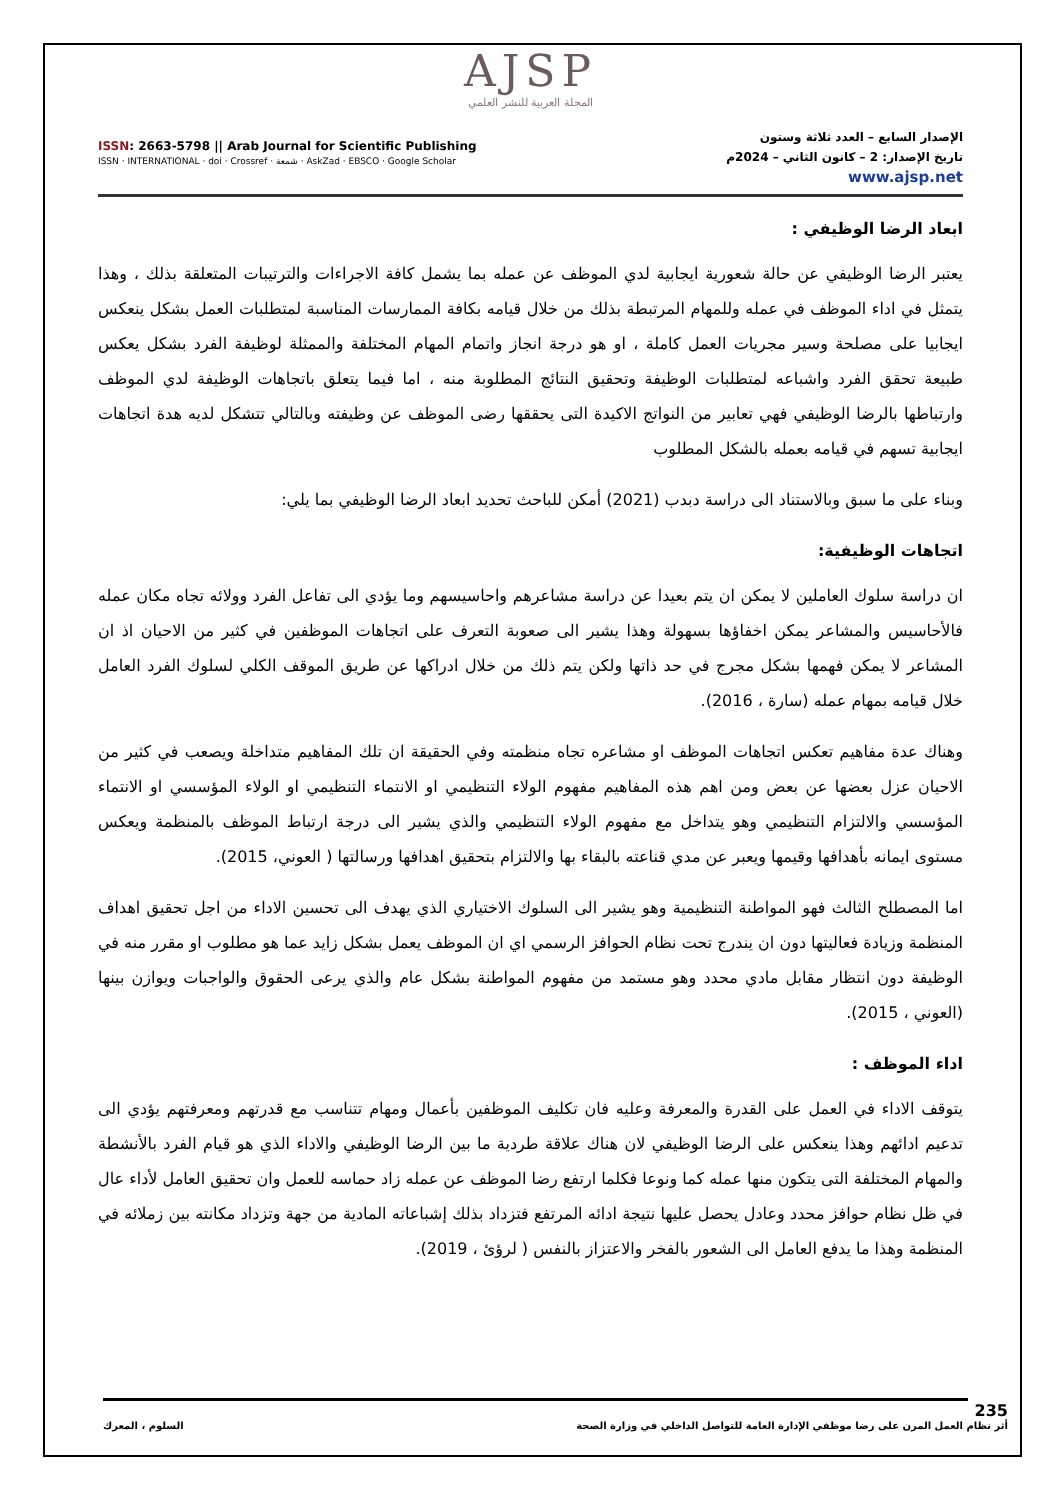AJSP
المجلة العربية للنشر العلمي
ISSN: 2663-5798 || Arab Journal for Scientific Publishing
ISSN · INTERNATIONAL · doi · Crossref · شمعة · AskZad · EBSCO · Google Scholar
الإصدار السابع – العدد ثلاثة وستون
تاريخ الإصدار: 2 – كانون الثاني – 2024م
www.ajsp.net
ابعاد الرضا الوظيفي :
يعتبر الرضا الوظيفي عن حالة شعورية ايجابية لدي الموظف عن عمله بما يشمل كافة الاجراءات والترتيبات المتعلقة بذلك ، وهذا يتمثل في اداء الموظف في عمله وللمهام المرتبطة بذلك من خلال قيامه بكافة الممارسات المناسبة لمتطلبات العمل بشكل ينعكس ايجابيا على مصلحة وسير مجريات العمل كاملة ، او هو درجة انجاز واتمام المهام المختلفة والممثلة لوظيفة الفرد بشكل يعكس طبيعة تحقق الفرد واشباعه لمتطلبات الوظيفة وتحقيق النتائج المطلوبة منه ، اما فيما يتعلق باتجاهات الوظيفة لدي الموظف وارتباطها بالرضا الوظيفي فهي تعابير من النواتج الاكيدة التى يحققها رضى الموظف عن وظيفته وبالتالي تتشكل لديه هدة اتجاهات ايجابية تسهم في قيامه بعمله بالشكل المطلوب
وبناء على ما سبق وبالاستناد الى دراسة دبدب (2021) أمكن للباحث تحديد ابعاد الرضا الوظيفي بما يلي:
اتجاهات الوظيفية:
ان دراسة سلوك العاملين لا يمكن ان يتم بعيدا عن دراسة مشاعرهم واحاسيسهم وما يؤدي الى تفاعل الفرد وولائه تجاه مكان عمله فالأحاسيس والمشاعر يمكن اخفاؤها بسهولة وهذا يشير الى صعوبة التعرف على اتجاهات الموظفين في كثير من الاحيان اذ ان المشاعر لا يمكن فهمها بشكل مجرج في حد ذاتها ولكن يتم ذلك من خلال ادراكها عن طريق الموقف الكلي لسلوك الفرد العامل خلال قيامه بمهام عمله (سارة ، 2016).
وهناك عدة مفاهيم تعكس اتجاهات الموظف او مشاعره تجاه منظمته وفي الحقيقة ان تلك المفاهيم متداخلة ويصعب في كثير من الاحيان عزل بعضها عن بعض ومن اهم هذه المفاهيم مفهوم الولاء التنظيمي او الانتماء التنظيمي او الولاء المؤسسي او الانتماء المؤسسي والالتزام التنظيمي وهو يتداخل مع مفهوم الولاء التنظيمي والذي يشير الى درجة ارتباط الموظف بالمنظمة ويعكس مستوى ايمانه بأهدافها وقيمها ويعبر عن مدي قناعته بالبقاء بها والالتزام بتحقيق اهدافها ورسالتها ( العوني، 2015).
اما المصطلح الثالث فهو المواطنة التنظيمية وهو يشير الى السلوك الاختياري الذي يهدف الى تحسين الاداء من اجل تحقيق اهداف المنظمة وزيادة فعاليتها دون ان يندرج تحت نظام الحوافز الرسمي اي ان الموظف يعمل بشكل زايد عما هو مطلوب او مقرر منه في الوظيفة دون انتظار مقابل مادي محدد وهو مستمد من مفهوم المواطنة بشكل عام والذي يرعى الحقوق والواجبات ويوازن بينها (العوني ، 2015).
اداء الموظف :
يتوقف الاداء في العمل على القدرة والمعرفة وعليه فان تكليف الموظفين بأعمال ومهام تتناسب مع قدرتهم ومعرفتهم يؤدي الى تدعيم ادائهم وهذا ينعكس على الرضا الوظيفي لان هناك علاقة طردية ما بين الرضا الوظيفي والاداء الذي هو قيام الفرد بالأنشطة والمهام المختلفة التى يتكون منها عمله كما ونوعا فكلما ارتفع رضا الموظف عن عمله زاد حماسه للعمل وان تحقيق العامل لأداء عال في ظل نظام حوافز محدد وعادل يحصل عليها نتيجة ادائه المرتفع فتزداد بذلك إشباعاته المادية من جهة وتزداد مكانته بين زملائه في المنظمة وهذا ما يدفع العامل الى الشعور بالفخر والاعتزاز بالنفس ( لرؤئ ، 2019).
235
أثر نظام العمل المرن على رضا موظفي الإدارة العامة للتواصل الداخلي في وزارة الصحة السلوم ، المعرك